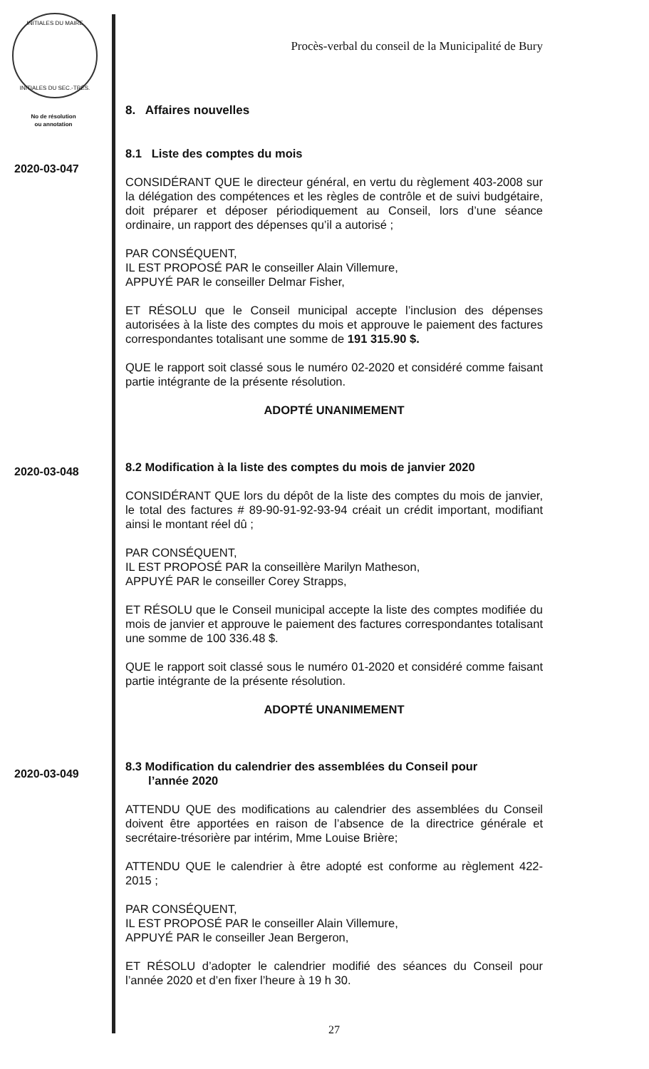INITIALES DU MAIRE
INITIALES DU SEC.-TRÉS.
No de résolution
ou annotation
2020-03-047
2020-03-048
2020-03-049
Procès-verbal du conseil de la Municipalité de Bury
8. Affaires nouvelles
8.1 Liste des comptes du mois
CONSIDÉRANT QUE le directeur général, en vertu du règlement 403-2008 sur la délégation des compétences et les règles de contrôle et de suivi budgétaire, doit préparer et déposer périodiquement au Conseil, lors d’une séance ordinaire, un rapport des dépenses qu’il a autorisé ;
PAR CONSÉQUENT,
IL EST PROPOSÉ PAR le conseiller Alain Villemure,
APPUYÉ PAR le conseiller Delmar Fisher,
ET RÉSOLU que le Conseil municipal accepte l’inclusion des dépenses autorisées à la liste des comptes du mois et approuve le paiement des factures correspondantes totalisant une somme de 191 315.90 $.
QUE le rapport soit classé sous le numéro 02-2020 et considéré comme faisant partie intégrante de la présente résolution.
ADOPTÉ UNANIMEMENT
8.2 Modification à la liste des comptes du mois de janvier 2020
CONSIDÉRANT QUE lors du dépôt de la liste des comptes du mois de janvier, le total des factures # 89-90-91-92-93-94 créait un crédit important, modifiant ainsi le montant réel dû ;
PAR CONSÉQUENT,
IL EST PROPOSÉ PAR la conseillère Marilyn Matheson,
APPUYÉ PAR le conseiller Corey Strapps,
ET RÉSOLU que le Conseil municipal accepte la liste des comptes modifiée du mois de janvier et approuve le paiement des factures correspondantes totalisant une somme de 100 336.48 $.
QUE le rapport soit classé sous le numéro 01-2020 et considéré comme faisant partie intégrante de la présente résolution.
ADOPTÉ UNANIMEMENT
8.3 Modification du calendrier des assemblées du Conseil pour
l’année 2020
ATTENDU QUE des modifications au calendrier des assemblées du Conseil doivent être apportées en raison de l’absence de la directrice générale et secrétaire-trésorière par intérim, Mme Louise Brière;
ATTENDU QUE le calendrier à être adopté est conforme au règlement 422-2015 ;
PAR CONSÉQUENT,
IL EST PROPOSÉ PAR le conseiller Alain Villemure,
APPUYÉ PAR le conseiller Jean Bergeron,
ET RÉSOLU d’adopter le calendrier modifié des séances du Conseil pour l’année 2020 et d’en fixer l’heure à 19 h 30.
27